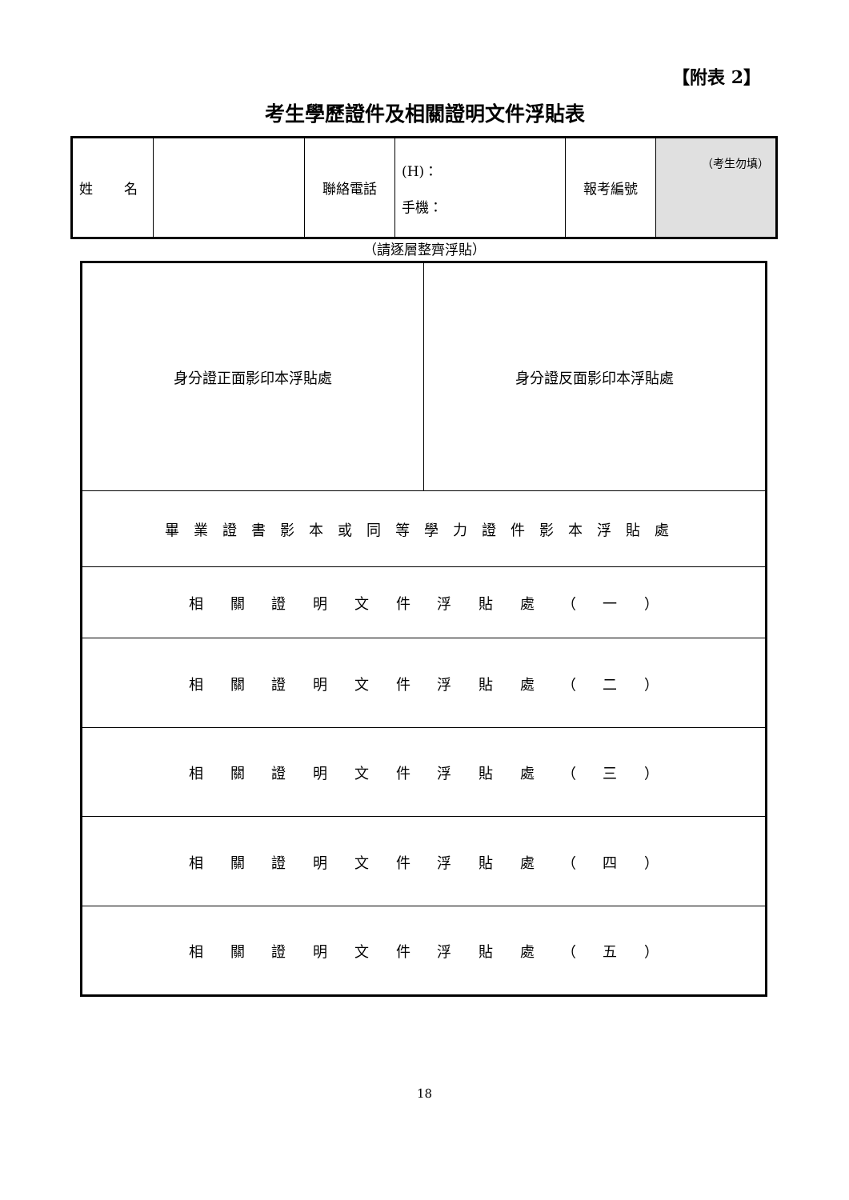【附表 2】
考生學歷證件及相關證明文件浮貼表
| 姓 名 | | 聯絡電話 | (H)： 手機： | 報考編號 | （考生勿填） |
（請逐層整齊浮貼）
| 身分證正面影印本浮貼處 | 身分證反面影印本浮貼處 |
| 畢業證書影本或同等學力證件影本浮貼處 | |
| 相 關 證 明 文 件 浮 貼 處 （ 一 ） | |
| 相 關 證 明 文 件 浮 貼 處 （ 二 ） | |
| 相 關 證 明 文 件 浮 貼 處 （ 三 ） | |
| 相 關 證 明 文 件 浮 貼 處 （ 四 ） | |
| 相 關 證 明 文 件 浮 貼 處 （ 五 ） | |
18